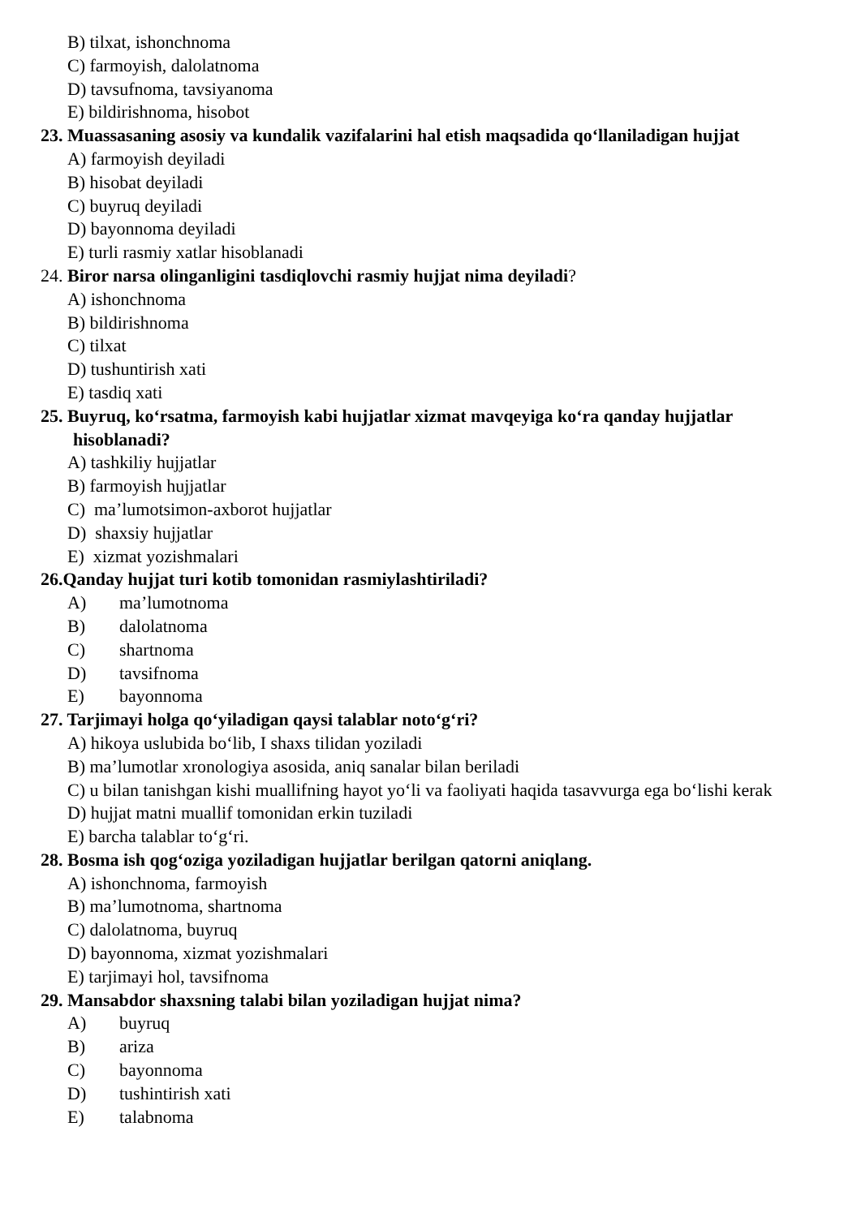B) tilxat, ishonchnoma
C) farmoyish, dalolatnoma
D) tavsufnoma, tavsiyanoma
E) bildirishnoma, hisobot
23. Muassasaning asosiy va kundalik vazifalarini hal etish maqsadida qo‘llaniladigan hujjat
A) farmoyish deyiladi
B) hisobat deyiladi
C) buyruq deyiladi
D) bayonnoma deyiladi
E) turli rasmiy xatlar hisoblanadi
24. Biror narsa olinganligini tasdiqlovchi rasmiy hujjat nima deyiladi?
A) ishonchnoma
B) bildirishnoma
C) tilxat
D) tushuntirish xati
E) tasdiq xati
25. Buyruq, ko‘rsatma, farmoyish kabi hujjatlar xizmat mavqeyiga ko‘ra qanday hujjatlar hisoblanadi?
A) tashkiliy hujjatlar
B) farmoyish hujjatlar
C) ma’lumotsimon-axborot hujjatlar
D) shaxsiy hujjatlar
E) xizmat yozishmalari
26.Qanday hujjat turi kotib tomonidan rasmiylashtiriladi?
A) ma’lumotnoma
B) dalolatnoma
C) shartnoma
D) tavsifnoma
E) bayonnoma
27. Tarjimayi holga qo‘yiladigan qaysi talablar noto‘g‘ri?
A) hikoya uslubida bo‘lib, I shaxs tilidan yoziladi
B) ma’lumotlar xronologiya asosida, aniq sanalar bilan beriladi
C) u bilan tanishgan kishi muallifning hayot yo‘li va faoliyati haqida tasavvurga ega bo‘lishi kerak
D) hujjat matni muallif tomonidan erkin tuziladi
E) barcha talablar to‘g‘ri.
28. Bosma ish qog‘oziga yoziladigan hujjatlar berilgan qatorni aniqlang.
A) ishonchnoma, farmoyish
B) ma’lumotnoma, shartnoma
C) dalolatnoma, buyruq
D) bayonnoma, xizmat yozishmalari
E) tarjimayi hol, tavsifnoma
29. Mansabdor shaxsning talabi bilan yoziladigan hujjat nima?
A) buyruq
B) ariza
C) bayonnoma
D) tushintirish xati
E) talabnoma